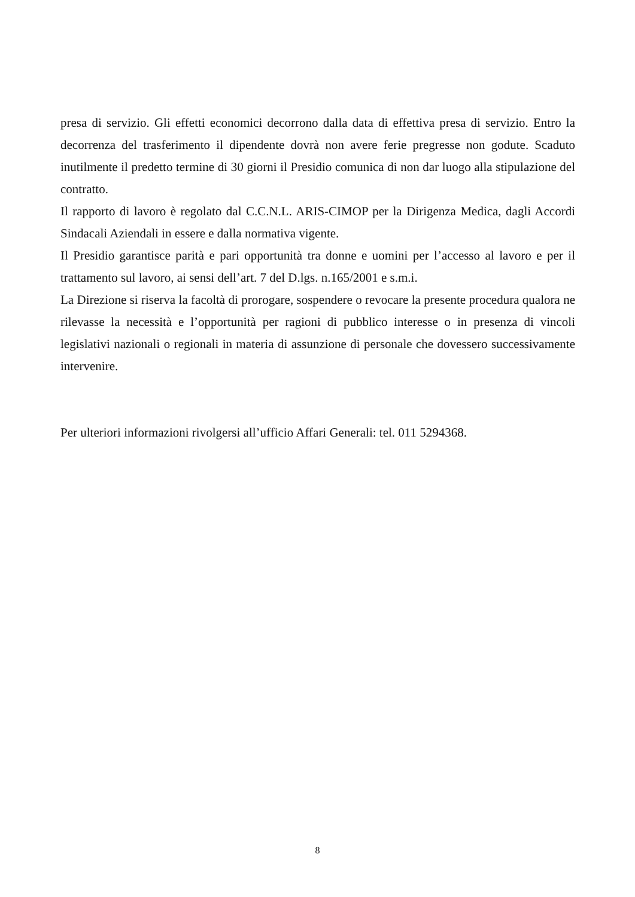presa di servizio. Gli effetti economici decorrono dalla data di effettiva presa di servizio. Entro la decorrenza del trasferimento il dipendente dovrà non avere ferie pregresse non godute. Scaduto inutilmente il predetto termine di 30 giorni il Presidio comunica di non dar luogo alla stipulazione del contratto.
Il rapporto di lavoro è regolato dal C.C.N.L. ARIS-CIMOP per la Dirigenza Medica, dagli Accordi Sindacali Aziendali in essere e dalla normativa vigente.
Il Presidio garantisce parità e pari opportunità tra donne e uomini per l’accesso al lavoro e per il trattamento sul lavoro, ai sensi dell’art. 7 del D.lgs. n.165/2001 e s.m.i.
La Direzione si riserva la facoltà di prorogare, sospendere o revocare la presente procedura qualora ne rilevasse la necessità e l’opportunità per ragioni di pubblico interesse o in presenza di vincoli legislativi nazionali o regionali in materia di assunzione di personale che dovessero successivamente intervenire.
Per ulteriori informazioni rivolgersi all’ufficio Affari Generali: tel. 011 5294368.
8